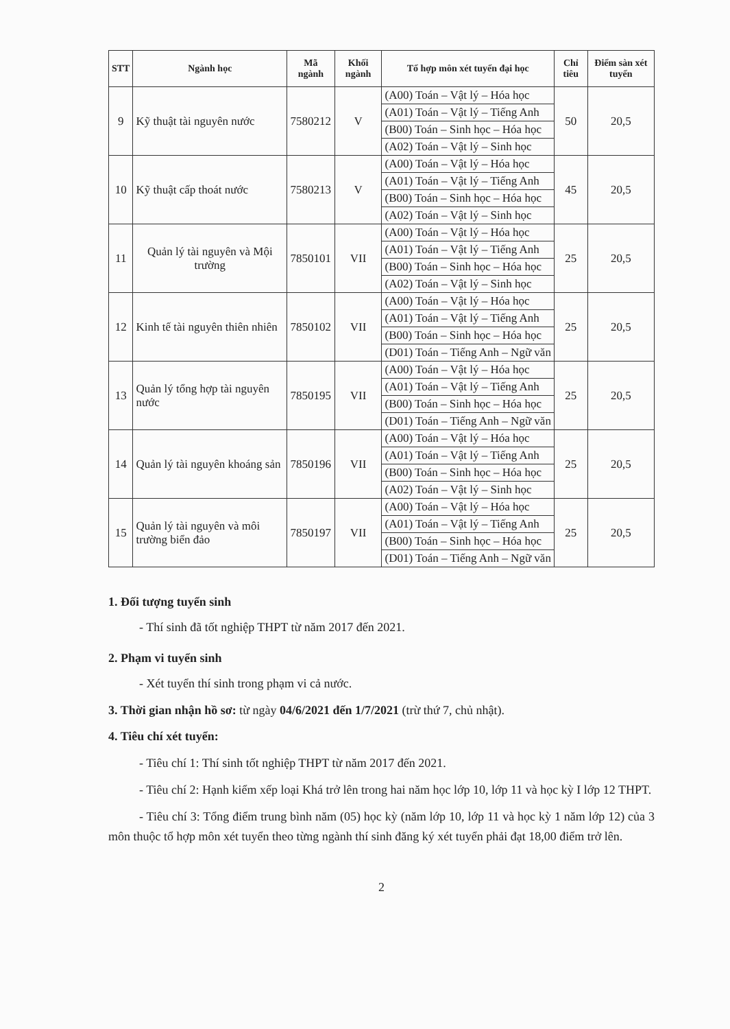| STT | Ngành học | Mã ngành | Khối ngành | Tổ hợp môn xét tuyển đại học | Chỉ tiêu | Điểm sàn xét tuyển |
| --- | --- | --- | --- | --- | --- | --- |
| 9 | Kỹ thuật tài nguyên nước | 7580212 | V | (A00) Toán – Vật lý – Hóa học | 50 | 20,5 |
| | | | | (A01) Toán – Vật lý – Tiếng Anh | | |
| | | | | (B00) Toán – Sinh học – Hóa học | | |
| | | | | (A02) Toán – Vật lý – Sinh học | | |
| 10 | Kỹ thuật cấp thoát nước | 7580213 | V | (A00) Toán – Vật lý – Hóa học | 45 | 20,5 |
| | | | | (A01) Toán – Vật lý – Tiếng Anh | | |
| | | | | (B00) Toán – Sinh học – Hóa học | | |
| | | | | (A02) Toán – Vật lý – Sinh học | | |
| 11 | Quản lý tài nguyên và Mội trường | 7850101 | VII | (A00) Toán – Vật lý – Hóa học | 25 | 20,5 |
| | | | | (A01) Toán – Vật lý – Tiếng Anh | | |
| | | | | (B00) Toán – Sinh học – Hóa học | | |
| | | | | (A02) Toán – Vật lý – Sinh học | | |
| 12 | Kinh tế tài nguyên thiên nhiên | 7850102 | VII | (A00) Toán – Vật lý – Hóa học | 25 | 20,5 |
| | | | | (A01) Toán – Vật lý – Tiếng Anh | | |
| | | | | (B00) Toán – Sinh học – Hóa học | | |
| | | | | (D01) Toán – Tiếng Anh – Ngữ văn | | |
| 13 | Quản lý tổng hợp tài nguyên nước | 7850195 | VII | (A00) Toán – Vật lý – Hóa học | 25 | 20,5 |
| | | | | (A01) Toán – Vật lý – Tiếng Anh | | |
| | | | | (B00) Toán – Sinh học – Hóa học | | |
| | | | | (D01) Toán – Tiếng Anh – Ngữ văn | | |
| 14 | Quản lý tài nguyên khoáng sản | 7850196 | VII | (A00) Toán – Vật lý – Hóa học | 25 | 20,5 |
| | | | | (A01) Toán – Vật lý – Tiếng Anh | | |
| | | | | (B00) Toán – Sinh học – Hóa học | | |
| | | | | (A02) Toán – Vật lý – Sinh học | | |
| 15 | Quản lý tài nguyên và môi trường biển đảo | 7850197 | VII | (A00) Toán – Vật lý – Hóa học | 25 | 20,5 |
| | | | | (A01) Toán – Vật lý – Tiếng Anh | | |
| | | | | (B00) Toán – Sinh học – Hóa học | | |
| | | | | (D01) Toán – Tiếng Anh – Ngữ văn | | |
1. Đối tượng tuyển sinh
- Thí sinh đã tốt nghiệp THPT từ năm 2017 đến 2021.
2. Phạm vi tuyển sinh
- Xét tuyển thí sinh trong phạm vi cả nước.
3. Thời gian nhận hồ sơ: từ ngày 04/6/2021 đến 1/7/2021 (trừ thứ 7, chủ nhật).
4. Tiêu chí xét tuyển:
- Tiêu chí 1: Thí sinh tốt nghiệp THPT từ năm 2017 đến 2021.
- Tiêu chí 2: Hạnh kiểm xếp loại Khá trở lên trong hai năm học lớp 10, lớp 11 và học kỳ I lớp 12 THPT.
- Tiêu chí 3: Tổng điểm trung bình năm (05) học kỳ (năm lớp 10, lớp 11 và học kỳ 1 năm lớp 12) của 3 môn thuộc tổ hợp môn xét tuyển theo từng ngành thí sinh đăng ký xét tuyển phải đạt 18,00 điểm trở lên.
2